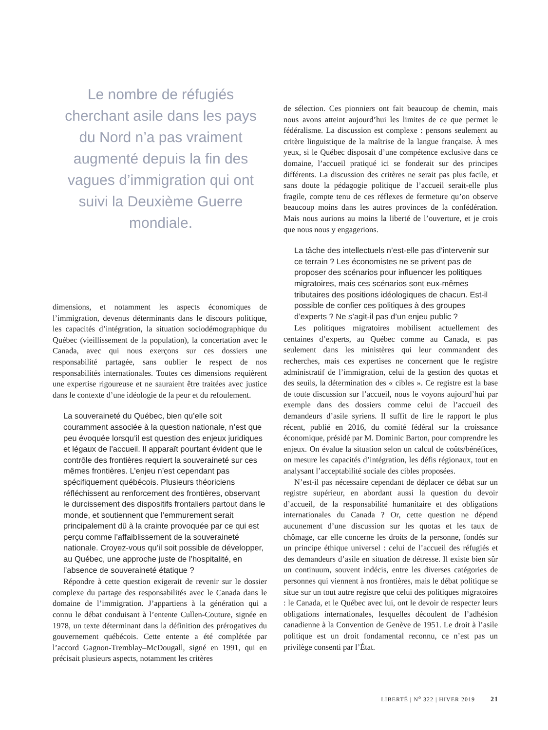Le nombre de réfugiés cherchant asile dans les pays du Nord n’a pas vraiment augmenté depuis la fin des vagues d’immigration qui ont suivi la Deuxième Guerre mondiale.
dimensions, et notamment les aspects économiques de l’immigration, devenus déterminants dans le discours politique, les capacités d’intégration, la situation sociodémographique du Québec (vieillissement de la population), la concertation avec le Canada, avec qui nous exerçons sur ces dossiers une responsabilité partagée, sans oublier le respect de nos responsabilités internationales. Toutes ces dimensions requièrent une expertise rigoureuse et ne sauraient être traitées avec justice dans le contexte d’une idéologie de la peur et du refoulement.
La souveraineté du Québec, bien qu’elle soit couramment associée à la question nationale, n’est que peu évoquée lorsqu’il est question des enjeux juridiques et légaux de l’accueil. Il apparaît pourtant évident que le contrôle des frontières requiert la souveraineté sur ces mêmes frontières. L’enjeu n’est cependant pas spécifiquement québécois. Plusieurs théoriciens réfléchissent au renforcement des frontières, observant le durcissement des dispositifs frontaliers partout dans le monde, et soutiennent que l’emmurement serait principalement dû à la crainte provoquée par ce qui est perçu comme l’affaiblissement de la souveraineté nationale. Croyez-vous qu’il soit possible de développer, au Québec, une approche juste de l’hospitalité, en l’absence de souveraineté étatique ?
Répondre à cette question exigerait de revenir sur le dossier complexe du partage des responsabilités avec le Canada dans le domaine de l’immigration. J’appartiens à la génération qui a connu le débat conduisant à l’entente Cullen-Couture, signée en 1978, un texte déterminant dans la définition des prérogatives du gouvernement québécois. Cette entente a été complétée par l’accord Gagnon-Tremblay–McDougall, signé en 1991, qui en précisait plusieurs aspects, notamment les critères
de sélection. Ces pionniers ont fait beaucoup de chemin, mais nous avons atteint aujourd’hui les limites de ce que permet le fédéralisme. La discussion est complexe : pensons seulement au critère linguistique de la maîtrise de la langue française. À mes yeux, si le Québec disposait d’une compétence exclusive dans ce domaine, l’accueil pratiqué ici se fonderait sur des principes différents. La discussion des critères ne serait pas plus facile, et sans doute la pédagogie politique de l’accueil serait-elle plus fragile, compte tenu de ces réflexes de fermeture qu’on observe beaucoup moins dans les autres provinces de la confédération. Mais nous aurions au moins la liberté de l’ouverture, et je crois que nous nous y engagerions.
La tâche des intellectuels n’est-elle pas d’intervenir sur ce terrain ? Les économistes ne se privent pas de proposer des scénarios pour influencer les politiques migratoires, mais ces scénarios sont eux-mêmes tributaires des positions idéologiques de chacun. Est-il possible de confier ces politiques à des groupes d’experts ? Ne s’agit-il pas d’un enjeu public ?
Les politiques migratoires mobilisent actuellement des centaines d’experts, au Québec comme au Canada, et pas seulement dans les ministères qui leur commandent des recherches, mais ces expertises ne concernent que le registre administratif de l’immigration, celui de la gestion des quotas et des seuils, la détermination des « cibles ». Ce registre est la base de toute discussion sur l’accueil, nous le voyons aujourd’hui par exemple dans des dossiers comme celui de l’accueil des demandeurs d’asile syriens. Il suffit de lire le rapport le plus récent, publié en 2016, du comité fédéral sur la croissance économique, présidé par M. Dominic Barton, pour comprendre les enjeux. On évalue la situation selon un calcul de coûts/bénéfices, on mesure les capacités d’intégration, les défis régionaux, tout en analysant l’acceptabilité sociale des cibles proposées.
N’est-il pas nécessaire cependant de déplacer ce débat sur un registre supérieur, en abordant aussi la question du devoir d’accueil, de la responsabilité humanitaire et des obligations internationales du Canada ? Or, cette question ne dépend aucunement d’une discussion sur les quotas et les taux de chômage, car elle concerne les droits de la personne, fondés sur un principe éthique universel : celui de l’accueil des réfugiés et des demandeurs d’asile en situation de détresse. Il existe bien sûr un continuum, souvent indécis, entre les diverses catégories de personnes qui viennent à nos frontières, mais le débat politique se situe sur un tout autre registre que celui des politiques migratoires : le Canada, et le Québec avec lui, ont le devoir de respecter leurs obligations internationales, lesquelles découlent de l’adhésion canadienne à la Convention de Genève de 1951. Le droit à l’asile politique est un droit fondamental reconnu, ce n’est pas un privilège consenti par l’État.
LIBERTÉ | N<sup>o</sup> 322 | HIVER 2019 21